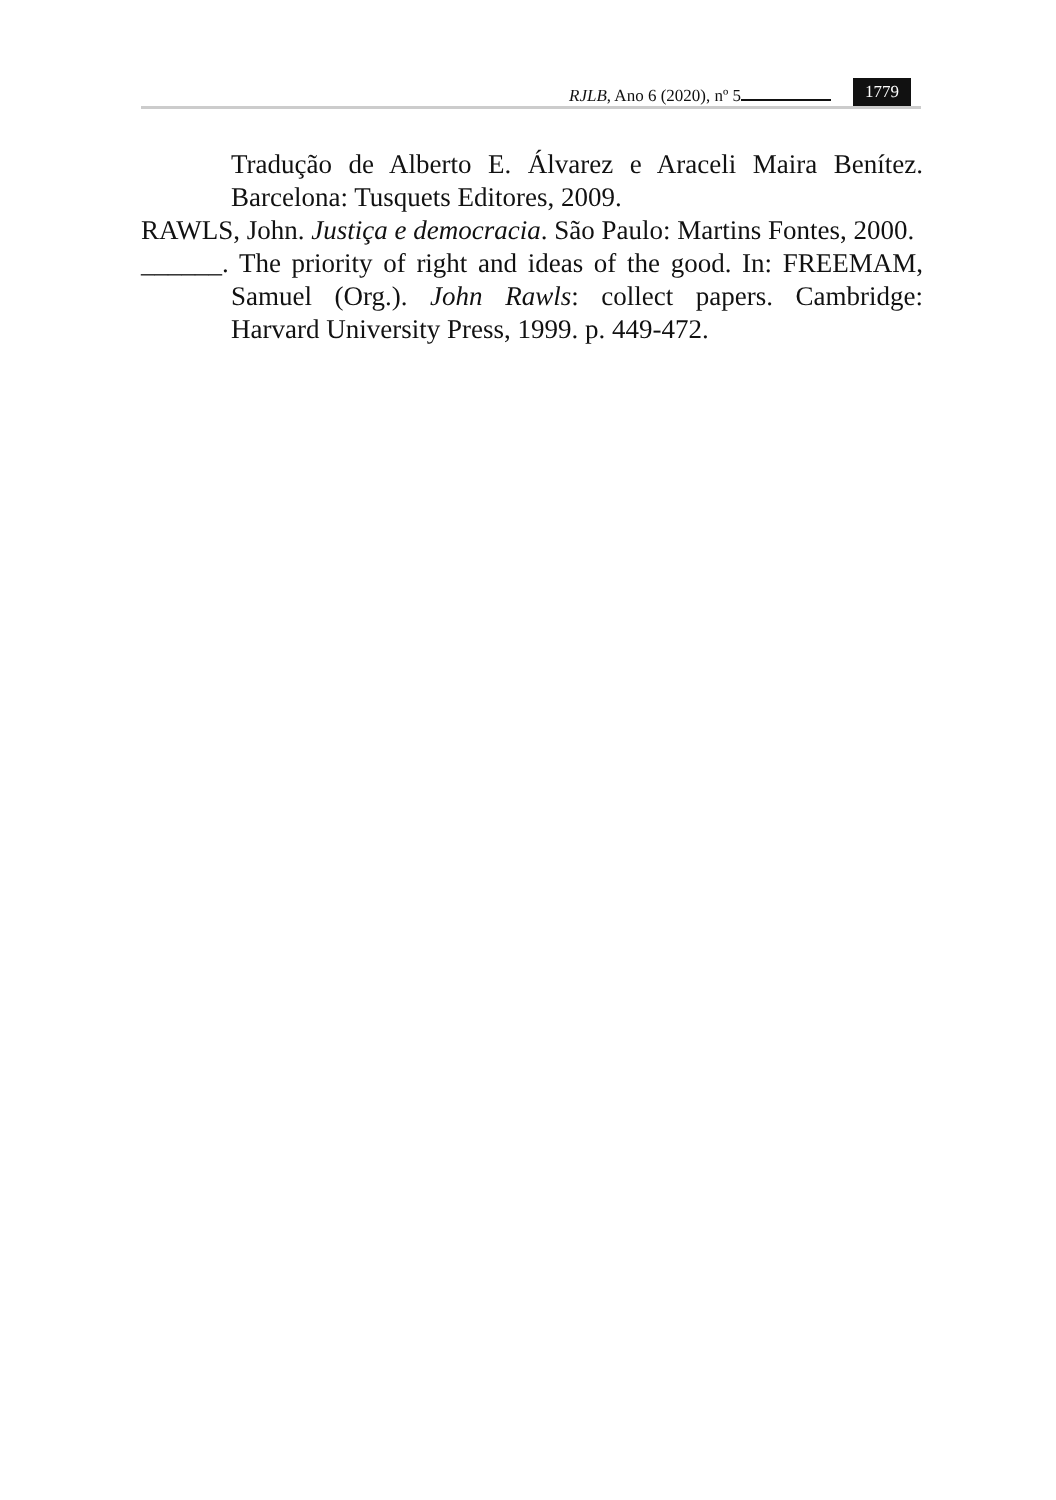RJLB, Ano 6 (2020), nº 5 1779
Tradução de Alberto E. Álvarez e Araceli Maira Benítez. Barcelona: Tusquets Editores, 2009.
RAWLS, John. Justiça e democracia. São Paulo: Martins Fontes, 2000.
______. The priority of right and ideas of the good. In: FREEMAM, Samuel (Org.). John Rawls: collect papers. Cambridge: Harvard University Press, 1999. p. 449-472.